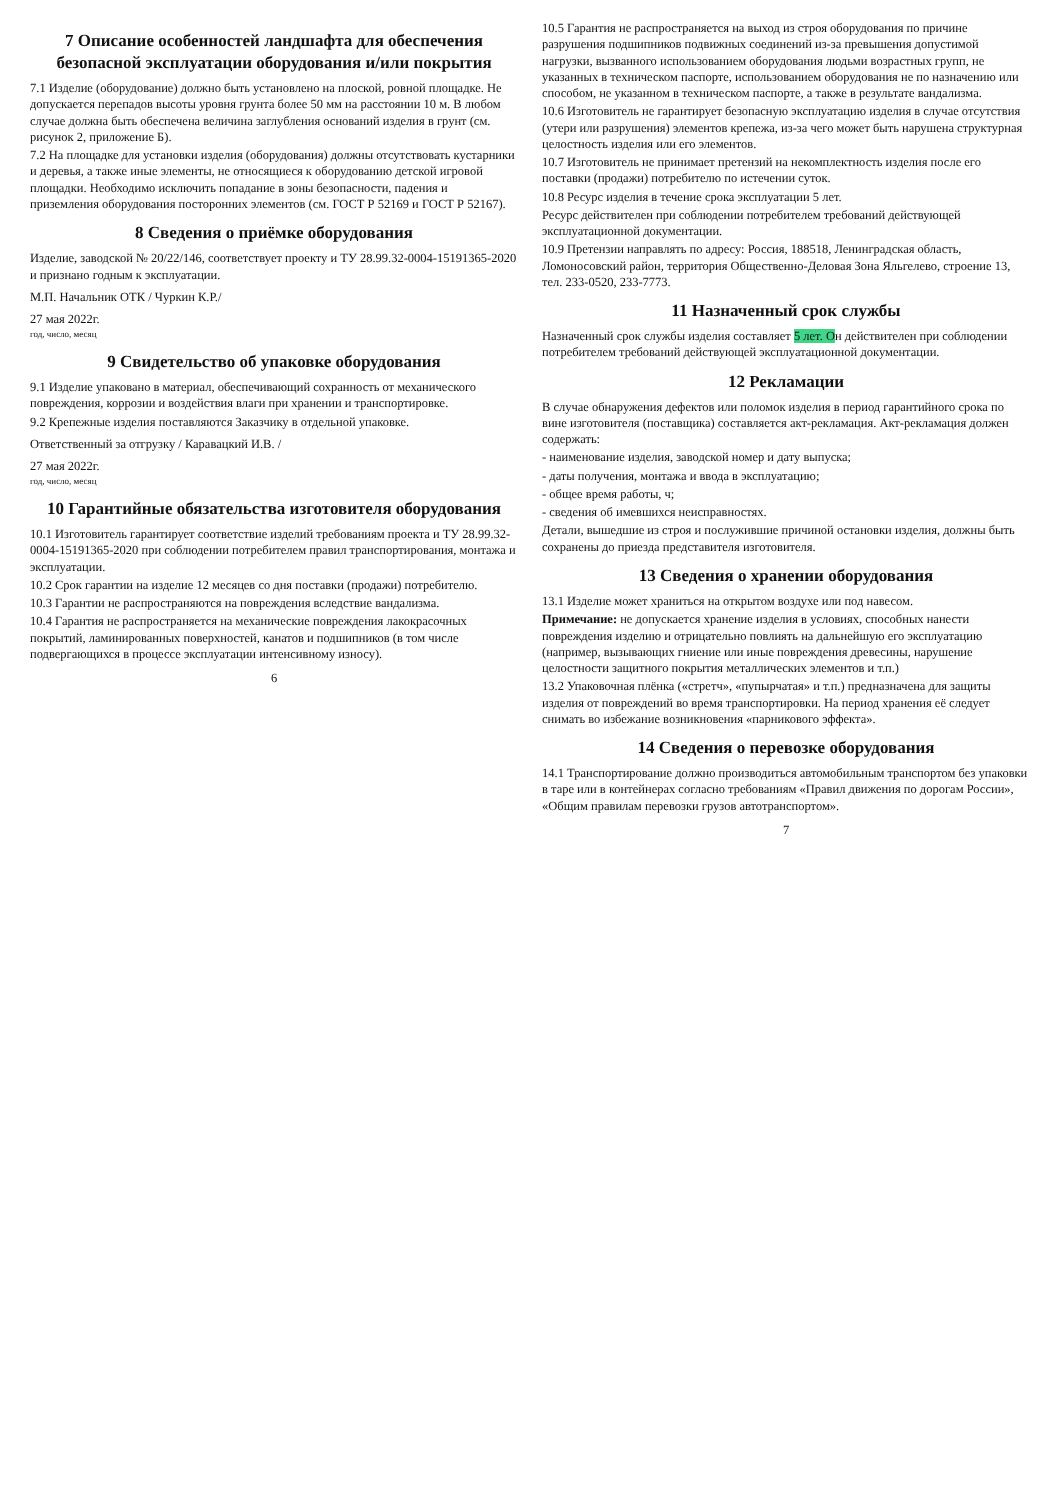7 Описание особенностей ландшафта для обеспечения безопасной эксплуатации оборудования и/или покрытия
7.1 Изделие (оборудование) должно быть установлено на плоской, ровной площадке. Не допускается перепадов высоты уровня грунта более 50 мм на расстоянии 10 м. В любом случае должна быть обеспечена величина заглубления оснований изделия в грунт (см. рисунок 2, приложение Б).
7.2 На площадке для установки изделия (оборудования) должны отсутствовать кустарники и деревья, а также иные элементы, не относящиеся к оборудованию детской игровой площадки. Необходимо исключить попадание в зоны безопасности, падения и приземления оборудования посторонних элементов (см. ГОСТ Р 52169 и ГОСТ Р 52167).
8 Сведения о приёмке оборудования
Изделие, заводской № 20/22/146, соответствует проекту и ТУ 28.99.32-0004-15191365-2020 и признано годным к эксплуатации.
М.П. Начальник ОТК / Чуркин К.Р./
27 мая 2022г.
год, число, месяц
9 Свидетельство об упаковке оборудования
9.1 Изделие упаковано в материал, обеспечивающий сохранность от механического повреждения, коррозии и воздействия влаги при хранении и транспортировке.
9.2 Крепежные изделия поставляются Заказчику в отдельной упаковке.
Ответственный за отгрузку / Каравацкий И.В. /
27 мая 2022г.
год, число, месяц
10 Гарантийные обязательства изготовителя оборудования
10.1 Изготовитель гарантирует соответствие изделий требованиям проекта и ТУ 28.99.32-0004-15191365-2020 при соблюдении потребителем правил транспортирования, монтажа и эксплуатации.
10.2 Срок гарантии на изделие 12 месяцев со дня поставки (продажи) потребителю.
10.3 Гарантии не распространяются на повреждения вследствие вандализма.
10.4 Гарантия не распространяется на механические повреждения лакокрасочных покрытий, ламинированных поверхностей, канатов и подшипников (в том числе подвергающихся в процессе эксплуатации интенсивному износу).
6
10.5 Гарантия не распространяется на выход из строя оборудования по причине разрушения подшипников подвижных соединений из-за превышения допустимой нагрузки, вызванного использованием оборудования людьми возрастных групп, не указанных в техническом паспорте, использованием оборудования не по назначению или способом, не указанном в техническом паспорте, а также в результате вандализма.
10.6 Изготовитель не гарантирует безопасную эксплуатацию изделия в случае отсутствия (утери или разрушения) элементов крепежа, из-за чего может быть нарушена структурная целостность изделия или его элементов.
10.7 Изготовитель не принимает претензий на некомплектность изделия после его поставки (продажи) потребителю по истечении суток.
10.8 Ресурс изделия в течение срока эксплуатации 5 лет.
Ресурс действителен при соблюдении потребителем требований действующей эксплуатационной документации.
10.9 Претензии направлять по адресу: Россия, 188518, Ленинградская область, Ломоносовский район, территория Общественно-Деловая Зона Яльгелево, строение 13, тел. 233-0520, 233-7773.
11 Назначенный срок службы
Назначенный срок службы изделия составляет 5 лет. Он действителен при соблюдении потребителем требований действующей эксплуатационной документации.
12 Рекламации
В случае обнаружения дефектов или поломок изделия в период гарантийного срока по вине изготовителя (поставщика) составляется акт-рекламация. Акт-рекламация должен содержать:
- наименование изделия, заводской номер и дату выпуска;
- даты получения, монтажа и ввода в эксплуатацию;
- общее время работы, ч;
- сведения об имевшихся неисправностях.
Детали, вышедшие из строя и послужившие причиной остановки изделия, должны быть сохранены до приезда представителя изготовителя.
13 Сведения о хранении оборудования
13.1 Изделие может храниться на открытом воздухе или под навесом.
Примечание: не допускается хранение изделия в условиях, способных нанести повреждения изделию и отрицательно повлиять на дальнейшую его эксплуатацию (например, вызывающих гниение или иные повреждения древесины, нарушение целостности защитного покрытия металлических элементов и т.п.)
13.2 Упаковочная плёнка («стретч», «пупырчатая» и т.п.) предназначена для защиты изделия от повреждений во время транспортировки. На период хранения её следует снимать во избежание возникновения «парникового эффекта».
14 Сведения о перевозке оборудования
14.1 Транспортирование должно производиться автомобильным транспортом без упаковки в таре или в контейнерах согласно требованиям «Правил движения по дорогам России», «Общим правилам перевозки грузов автотранспортом».
7